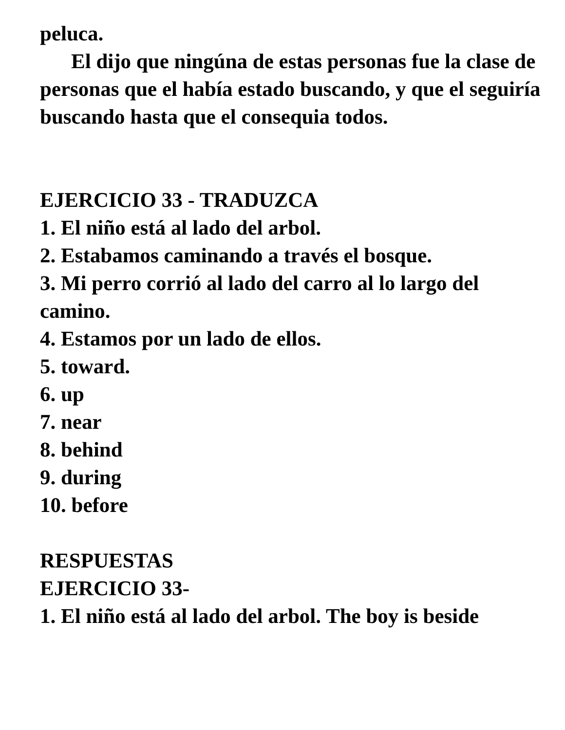peluca.
El dijo que ningúna de estas personas fue la clase de personas que el había estado buscando, y que el seguiría buscando hasta que el consequia todos.
EJERCICIO 33 - TRADUZCA
1. El niño está al lado del arbol.
2. Estabamos caminando a través el bosque.
3. Mi perro corrió al lado del carro al lo largo del camino.
4. Estamos por un lado de ellos.
5. toward.
6. up
7. near
8. behind
9. during
10. before
RESPUESTAS
EJERCICIO 33-
1. El niño está al lado del arbol. The boy is beside